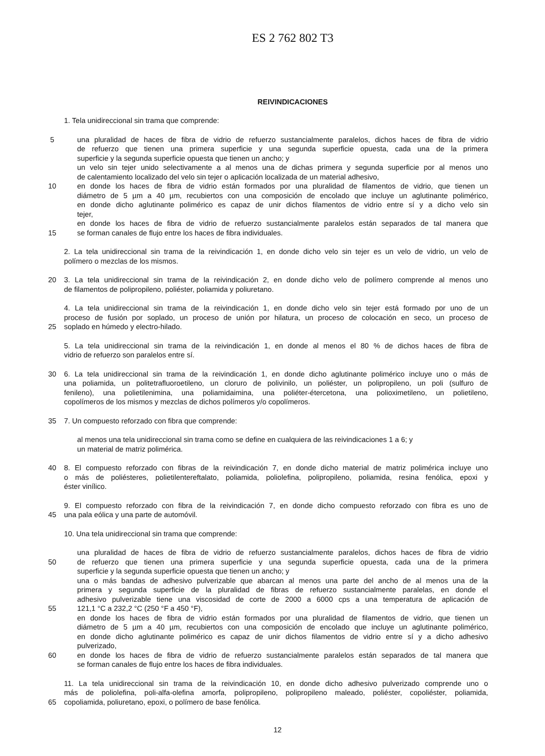ES 2 762 802 T3
REIVINDICACIONES
1. Tela unidireccional sin trama que comprende:
5 una pluralidad de haces de fibra de vidrio de refuerzo sustancialmente paralelos, dichos haces de fibra de vidrio
de refuerzo que tienen una primera superficie y una segunda superficie opuesta, cada una de la primera
superficie y la segunda superficie opuesta que tienen un ancho; y
un velo sin tejer unido selectivamente a al menos una de dichas primera y segunda superficie por al menos uno
de calentamiento localizado del velo sin tejer o aplicación localizada de un material adhesivo,
10 en donde los haces de fibra de vidrio están formados por una pluralidad de filamentos de vidrio, que tienen un
diámetro de 5 µm a 40 µm, recubiertos con una composición de encolado que incluye un aglutinante polimérico,
en donde dicho aglutinante polimérico es capaz de unir dichos filamentos de vidrio entre sí y a dicho velo sin
tejer,
en donde los haces de fibra de vidrio de refuerzo sustancialmente paralelos están separados de tal manera que
15 se forman canales de flujo entre los haces de fibra individuales.
2. La tela unidireccional sin trama de la reivindicación 1, en donde dicho velo sin tejer es un velo de vidrio, un velo de
polímero o mezclas de los mismos.
20 3. La tela unidireccional sin trama de la reivindicación 2, en donde dicho velo de polímero comprende al menos uno
de filamentos de polipropileno, poliéster, poliamida y poliuretano.
4. La tela unidireccional sin trama de la reivindicación 1, en donde dicho velo sin tejer está formado por uno de un
proceso de fusión por soplado, un proceso de unión por hilatura, un proceso de colocación en seco, un proceso de
25 soplado en húmedo y electro-hilado.
5. La tela unidireccional sin trama de la reivindicación 1, en donde al menos el 80 % de dichos haces de fibra de
vidrio de refuerzo son paralelos entre sí.
30 6. La tela unidireccional sin trama de la reivindicación 1, en donde dicho aglutinante polimérico incluye uno o más de
una poliamida, un politetrafluoroetileno, un cloruro de polivinilo, un poliéster, un polipropileno, un poli (sulfuro de
fenileno), una polietilenimina, una poliamidaimina, una poliéter-étercetona, una polioximetileno, un polietileno,
copolímeros de los mismos y mezclas de dichos polímeros y/o copolímeros.
35 7. Un compuesto reforzado con fibra que comprende:
al menos una tela unidireccional sin trama como se define en cualquiera de las reivindicaciones 1 a 6; y
un material de matriz polimérica.
40 8. El compuesto reforzado con fibras de la reivindicación 7, en donde dicho material de matriz polimérica incluye uno
o más de poliésteres, polietilentereftalato, poliamida, poliolefina, polipropileno, poliamida, resina fenólica, epoxi y
éster vinílico.
9. El compuesto reforzado con fibra de la reivindicación 7, en donde dicho compuesto reforzado con fibra es uno de
45 una pala eólica y una parte de automóvil.
10. Una tela unidireccional sin trama que comprende:
una pluralidad de haces de fibra de vidrio de refuerzo sustancialmente paralelos, dichos haces de fibra de vidrio
50 de refuerzo que tienen una primera superficie y una segunda superficie opuesta, cada una de la primera
superficie y la segunda superficie opuesta que tienen un ancho; y
una o más bandas de adhesivo pulverizable que abarcan al menos una parte del ancho de al menos una de la
primera y segunda superficie de la pluralidad de fibras de refuerzo sustancialmente paralelas, en donde el
adhesivo pulverizable tiene una viscosidad de corte de 2000 a 6000 cps a una temperatura de aplicación de
55 121,1 °C a 232,2 °C (250 °F a 450 °F),
en donde los haces de fibra de vidrio están formados por una pluralidad de filamentos de vidrio, que tienen un
diámetro de 5 µm a 40 µm, recubiertos con una composición de encolado que incluye un aglutinante polimérico,
en donde dicho aglutinante polimérico es capaz de unir dichos filamentos de vidrio entre sí y a dicho adhesivo
pulverizado,
60 en donde los haces de fibra de vidrio de refuerzo sustancialmente paralelos están separados de tal manera que
se forman canales de flujo entre los haces de fibra individuales.
11. La tela unidireccional sin trama de la reivindicación 10, en donde dicho adhesivo pulverizado comprende uno o
más de poliolefina, poli-alfa-olefina amorfa, polipropileno, polipropileno maleado, poliéster, copoliéster, poliamida,
65 copoliamida, poliuretano, epoxi, o polímero de base fenólica.
12